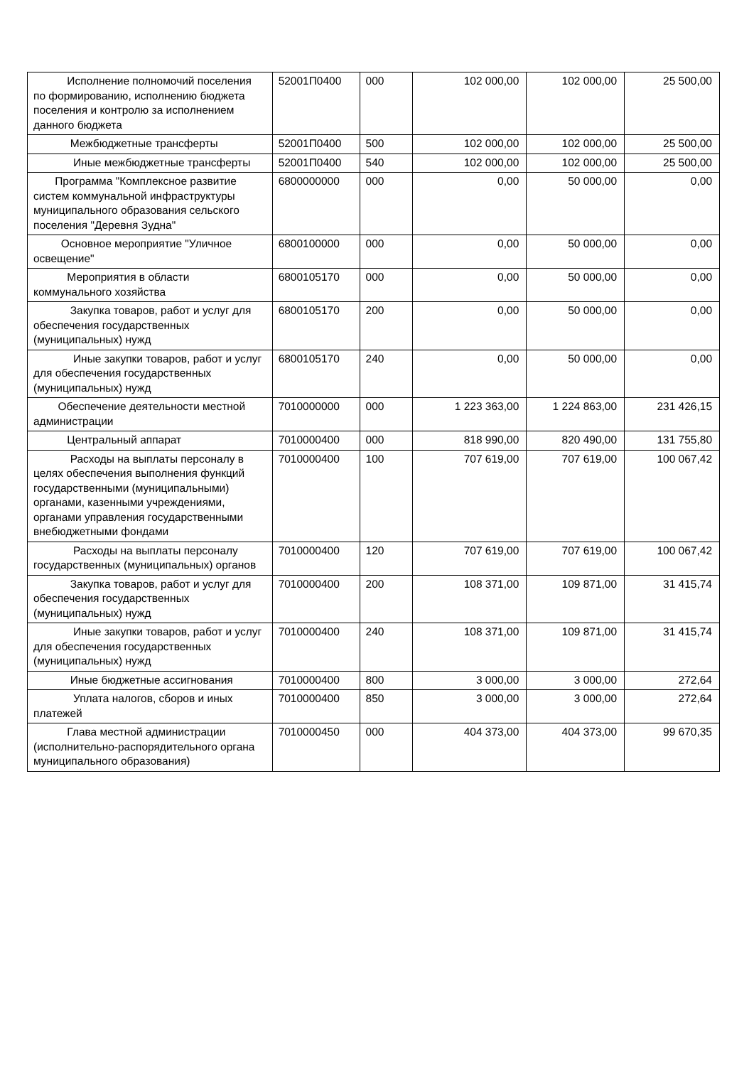| Исполнение полномочий поселения по формированию, исполнению бюджета поселения и контролю за исполнением данного бюджета | 52001П0400 | 000 | 102 000,00 | 102 000,00 | 25 500,00 |
| Межбюджетные трансферты | 52001П0400 | 500 | 102 000,00 | 102 000,00 | 25 500,00 |
| Иные межбюджетные трансферты | 52001П0400 | 540 | 102 000,00 | 102 000,00 | 25 500,00 |
| Программа "Комплексное развитие систем коммунальной инфраструктуры муниципального образования сельского поселения "Деревня Зудна" | 6800000000 | 000 | 0,00 | 50 000,00 | 0,00 |
| Основное мероприятие "Уличное освещение" | 6800100000 | 000 | 0,00 | 50 000,00 | 0,00 |
| Мероприятия в области коммунального хозяйства | 6800105170 | 000 | 0,00 | 50 000,00 | 0,00 |
| Закупка товаров, работ и услуг для обеспечения государственных (муниципальных) нужд | 6800105170 | 200 | 0,00 | 50 000,00 | 0,00 |
| Иные закупки товаров, работ и услуг для обеспечения государственных (муниципальных) нужд | 6800105170 | 240 | 0,00 | 50 000,00 | 0,00 |
| Обеспечение деятельности местной администрации | 7010000000 | 000 | 1 223 363,00 | 1 224 863,00 | 231 426,15 |
| Центральный аппарат | 7010000400 | 000 | 818 990,00 | 820 490,00 | 131 755,80 |
| Расходы на выплаты персоналу в целях обеспечения выполнения функций государственными (муниципальными) органами, казенными учреждениями, органами управления государственными внебюджетными фондами | 7010000400 | 100 | 707 619,00 | 707 619,00 | 100 067,42 |
| Расходы на выплаты персоналу государственных (муниципальных) органов | 7010000400 | 120 | 707 619,00 | 707 619,00 | 100 067,42 |
| Закупка товаров, работ и услуг для обеспечения государственных (муниципальных) нужд | 7010000400 | 200 | 108 371,00 | 109 871,00 | 31 415,74 |
| Иные закупки товаров, работ и услуг для обеспечения государственных (муниципальных) нужд | 7010000400 | 240 | 108 371,00 | 109 871,00 | 31 415,74 |
| Иные бюджетные ассигнования | 7010000400 | 800 | 3 000,00 | 3 000,00 | 272,64 |
| Уплата налогов, сборов и иных платежей | 7010000400 | 850 | 3 000,00 | 3 000,00 | 272,64 |
| Глава местной администрации (исполнительно-распорядительного органа муниципального образования) | 7010000450 | 000 | 404 373,00 | 404 373,00 | 99 670,35 |